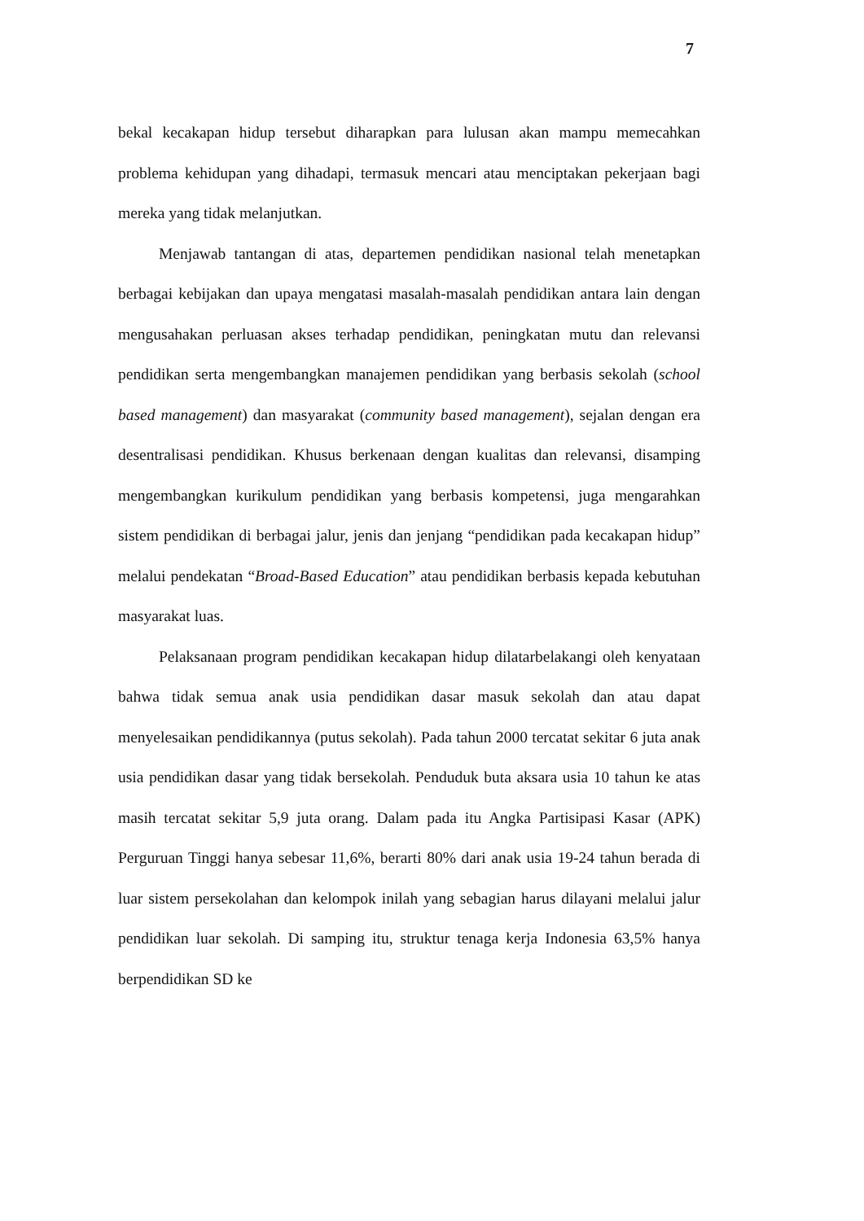7
bekal kecakapan hidup tersebut diharapkan para lulusan akan mampu memecahkan problema kehidupan yang dihadapi, termasuk mencari atau menciptakan pekerjaan bagi mereka yang tidak melanjutkan.
Menjawab tantangan di atas, departemen pendidikan nasional telah menetapkan berbagai kebijakan dan upaya mengatasi masalah-masalah pendidikan antara lain dengan mengusahakan perluasan akses terhadap pendidikan, peningkatan mutu dan relevansi pendidikan serta mengembangkan manajemen pendidikan yang berbasis sekolah (school based management) dan masyarakat (community based management), sejalan dengan era desentralisasi pendidikan. Khusus berkenaan dengan kualitas dan relevansi, disamping mengembangkan kurikulum pendidikan yang berbasis kompetensi, juga mengarahkan sistem pendidikan di berbagai jalur, jenis dan jenjang “pendidikan pada kecakapan hidup” melalui pendekatan “Broad-Based Education” atau pendidikan berbasis kepada kebutuhan masyarakat luas.
Pelaksanaan program pendidikan kecakapan hidup dilatarbelakangi oleh kenyataan bahwa tidak semua anak usia pendidikan dasar masuk sekolah dan atau dapat menyelesaikan pendidikannya (putus sekolah). Pada tahun 2000 tercatat sekitar 6 juta anak usia pendidikan dasar yang tidak bersekolah. Penduduk buta aksara usia 10 tahun ke atas masih tercatat sekitar 5,9 juta orang. Dalam pada itu Angka Partisipasi Kasar (APK) Perguruan Tinggi hanya sebesar 11,6%, berarti 80% dari anak usia 19-24 tahun berada di luar sistem persekolahan dan kelompok inilah yang sebagian harus dilayani melalui jalur pendidikan luar sekolah. Di samping itu, struktur tenaga kerja Indonesia 63,5% hanya berpendidikan SD ke